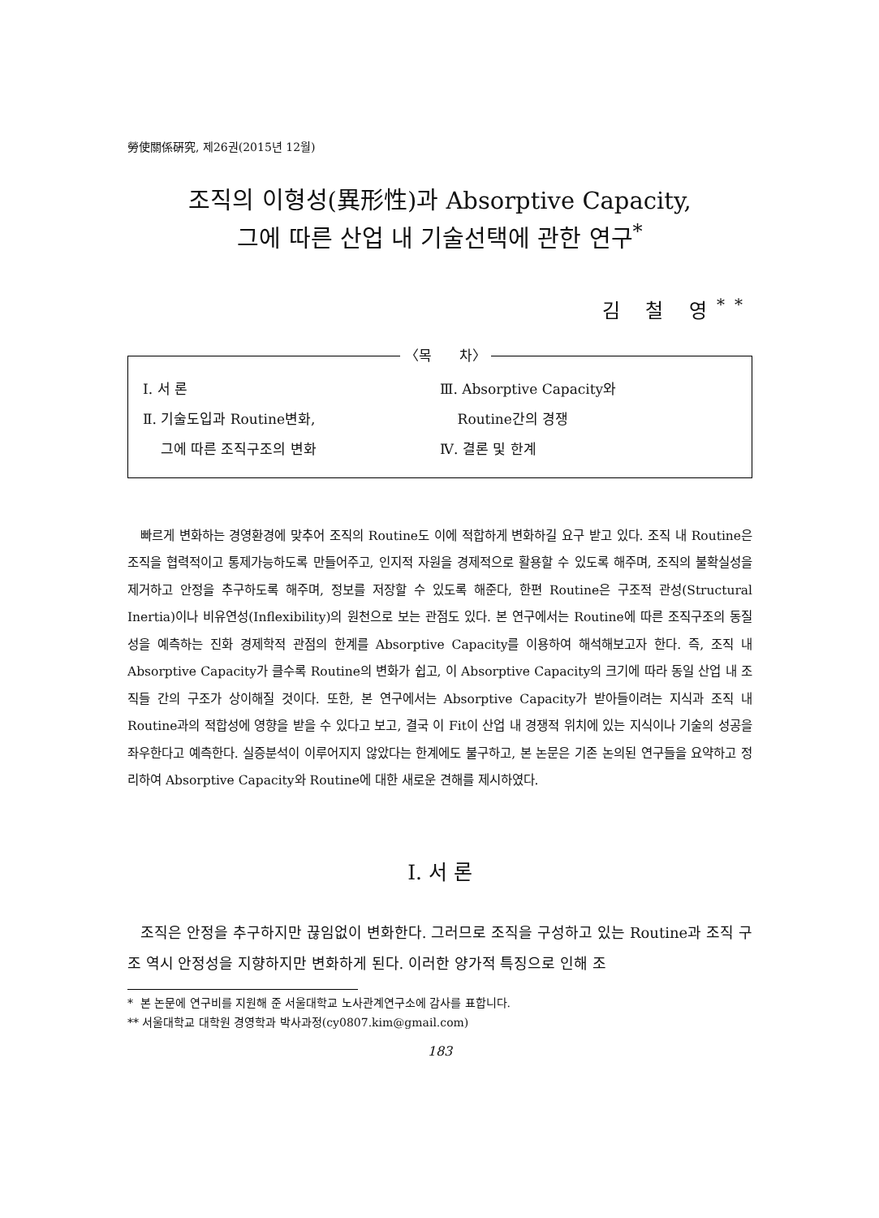勞使關係硏究, 제26권(2015년 12월)
조직의 이형성(異形性)과 Absorptive Capacity,
그에 따른 산업 내 기술선택에 관한 연구<sup>*</sup>
김 철 영<sup>**</sup>
〈목　　차〉
Ⅰ. 서 론
Ⅱ. 기술도입과 Routine변화,
그에 따른 조직구조의 변화
Ⅲ. Absorptive Capacity와
Routine간의 경쟁
Ⅳ. 결론 및 한계
빠르게 변화하는 경영환경에 맞추어 조직의 Routine도 이에 적합하게 변화하길 요구 받고 있다. 조직 내 Routine은 조직을 협력적이고 통제가능하도록 만들어주고, 인지적 자원을 경제적으로 활용할 수 있도록 해주며, 조직의 불확실성을 제거하고 안정을 추구하도록 해주며, 정보를 저장할 수 있도록 해준다, 한편 Routine은 구조적 관성(Structural Inertia)이나 비유연성(Inflexibility)의 원천으로 보는 관점도 있다. 본 연구에서는 Routine에 따른 조직구조의 동질성을 예측하는 진화 경제학적 관점의 한계를 Absorptive Capacity를 이용하여 해석해보고자 한다. 즉, 조직 내 Absorptive Capacity가 클수록 Routine의 변화가 쉽고, 이 Absorptive Capacity의 크기에 따라 동일 산업 내 조직들 간의 구조가 상이해질 것이다. 또한, 본 연구에서는 Absorptive Capacity가 받아들이려는 지식과 조직 내 Routine과의 적합성에 영향을 받을 수 있다고 보고, 결국 이 Fit이 산업 내 경쟁적 위치에 있는 지식이나 기술의 성공을 좌우한다고 예측한다. 실증분석이 이루어지지 않았다는 한계에도 불구하고, 본 논문은 기존 논의된 연구들을 요약하고 정리하여 Absorptive Capacity와 Routine에 대한 새로운 견해를 제시하였다.
Ⅰ. 서 론
조직은 안정을 추구하지만 끊임없이 변화한다. 그러므로 조직을 구성하고 있는 Routine과 조직 구조 역시 안정성을 지향하지만 변화하게 된다. 이러한 양가적 특징으로 인해 조
* 본 논문에 연구비를 지원해 준 서울대학교 노사관계연구소에 감사를 표합니다.
** 서울대학교 대학원 경영학과 박사과정(cy0807.kim@gmail.com)
183